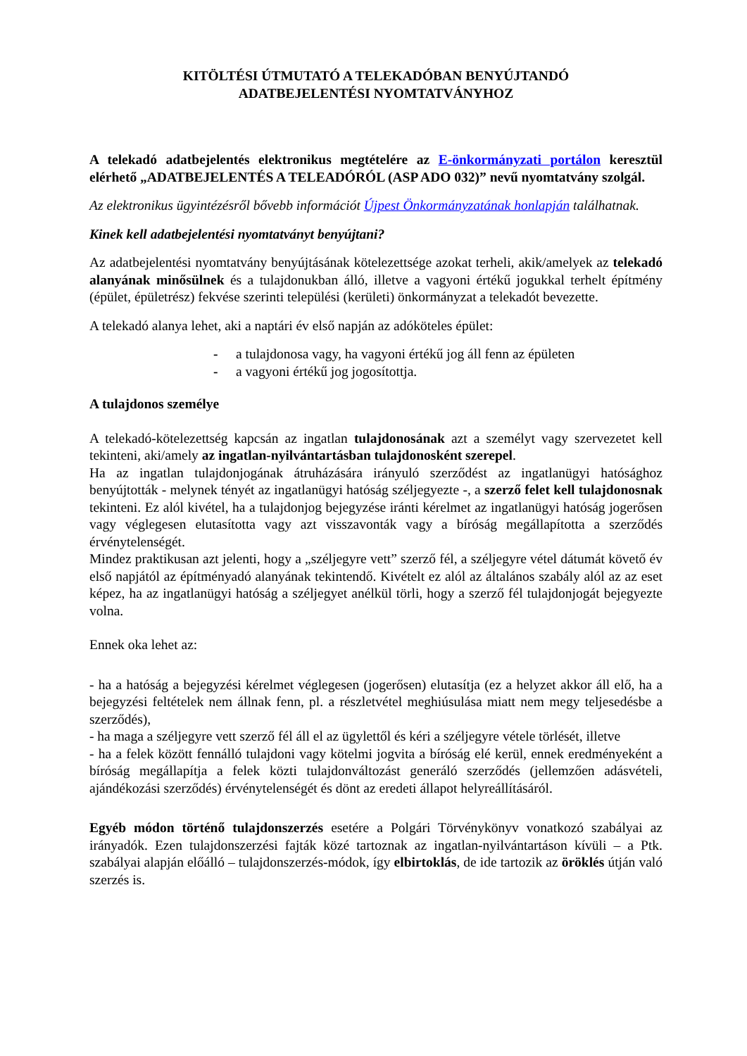KITÖLTÉSI ÚTMUTATÓ A TELEKADÓBAN BENYÚJTANDÓ
ADATBEJELENTÉSI NYOMTATVÁNYHOZ
A telekadó adatbejelentés elektronikus megtételére az E-önkormányzati portálon keresztül elérhető „ADATBEJELENTÉS A TELEADÓRÓL (ASP ADO 032)” nevű nyomtatvány szolgál.
Az elektronikus ügyintézésről bővebb információt Újpest Önkormányzatának honlapján találhatnak.
Kinek kell adatbejelentési nyomtatványt benyújtani?
Az adatbejelentési nyomtatvány benyújtásának kötelezettsége azokat terheli, akik/amelyek az telekadó alanyának minősülnek és a tulajdonukban álló, illetve a vagyoni értékű jogukkal terhelt építmény (épület, épületrész) fekvése szerinti települési (kerületi) önkormányzat a telekadót bevezette.
A telekadó alanya lehet, aki a naptári év első napján az adóköteles épület:
- a tulajdonosa vagy, ha vagyoni értékű jog áll fenn az épületen
- a vagyoni értékű jog jogosítottja.
A tulajdonos személye
A telekadó-kötelezettség kapcsán az ingatlan tulajdonosának azt a személyt vagy szervezetet kell tekinteni, aki/amely az ingatlan-nyilvántartásban tulajdonosként szerepel.
Ha az ingatlan tulajdonjogának átruházására irányuló szerződést az ingatlanügyi hatósághoz benyújtották - melynek tényét az ingatlanügyi hatóság széljegyezte -, a szerző felet kell tulajdonosnak tekinteni. Ez alól kivétel, ha a tulajdonjog bejegyzése iránti kérelmet az ingatlanügyi hatóság jogerősen vagy véglegesen elutasította vagy azt visszavonták vagy a bíróság megállapította a szerződés érvénytelenségét.
Mindez praktikusan azt jelenti, hogy a „széljegyre vett” szerző fél, a széljegyre vétel dátumát követő év első napjától az építményadó alanyának tekintendő. Kivételt ez alól az általános szabály alól az az eset képez, ha az ingatlanügyi hatóság a széljegyet anélkül törli, hogy a szerző fél tulajdonjogát bejegyezte volna.
Ennek oka lehet az:
- ha a hatóság a bejegyzési kérelmet véglegesen (jogerősen) elutasítja (ez a helyzet akkor áll elő, ha a bejegyzési feltételek nem állnak fenn, pl. a részletvétel meghiúsulása miatt nem megy teljesedésbe a szerződés),
- ha maga a széljegyre vett szerző fél áll el az ügylettől és kéri a széljegyre vétele törlését, illetve
- ha a felek között fennálló tulajdoni vagy kötelmi jogvita a bíróság elé kerül, ennek eredményeként a bíróság megállapítja a felek közti tulajdonváltozást generáló szerződés (jellemzően adásvételi, ajándékozási szerződés) érvénytelenségét és dönt az eredeti állapot helyreállításáról.
Egyéb módon történő tulajdonszerzés esetére a Polgári Törvénykönyv vonatkozó szabályai az irányadók. Ezen tulajdonszerzési fajták közé tartoznak az ingatlan-nyilvántartáson kívüli – a Ptk. szabályai alapján előálló – tulajdonszerzés-módok, így elbirtoklás, de ide tartozik az öröklés útján való szerzés is.